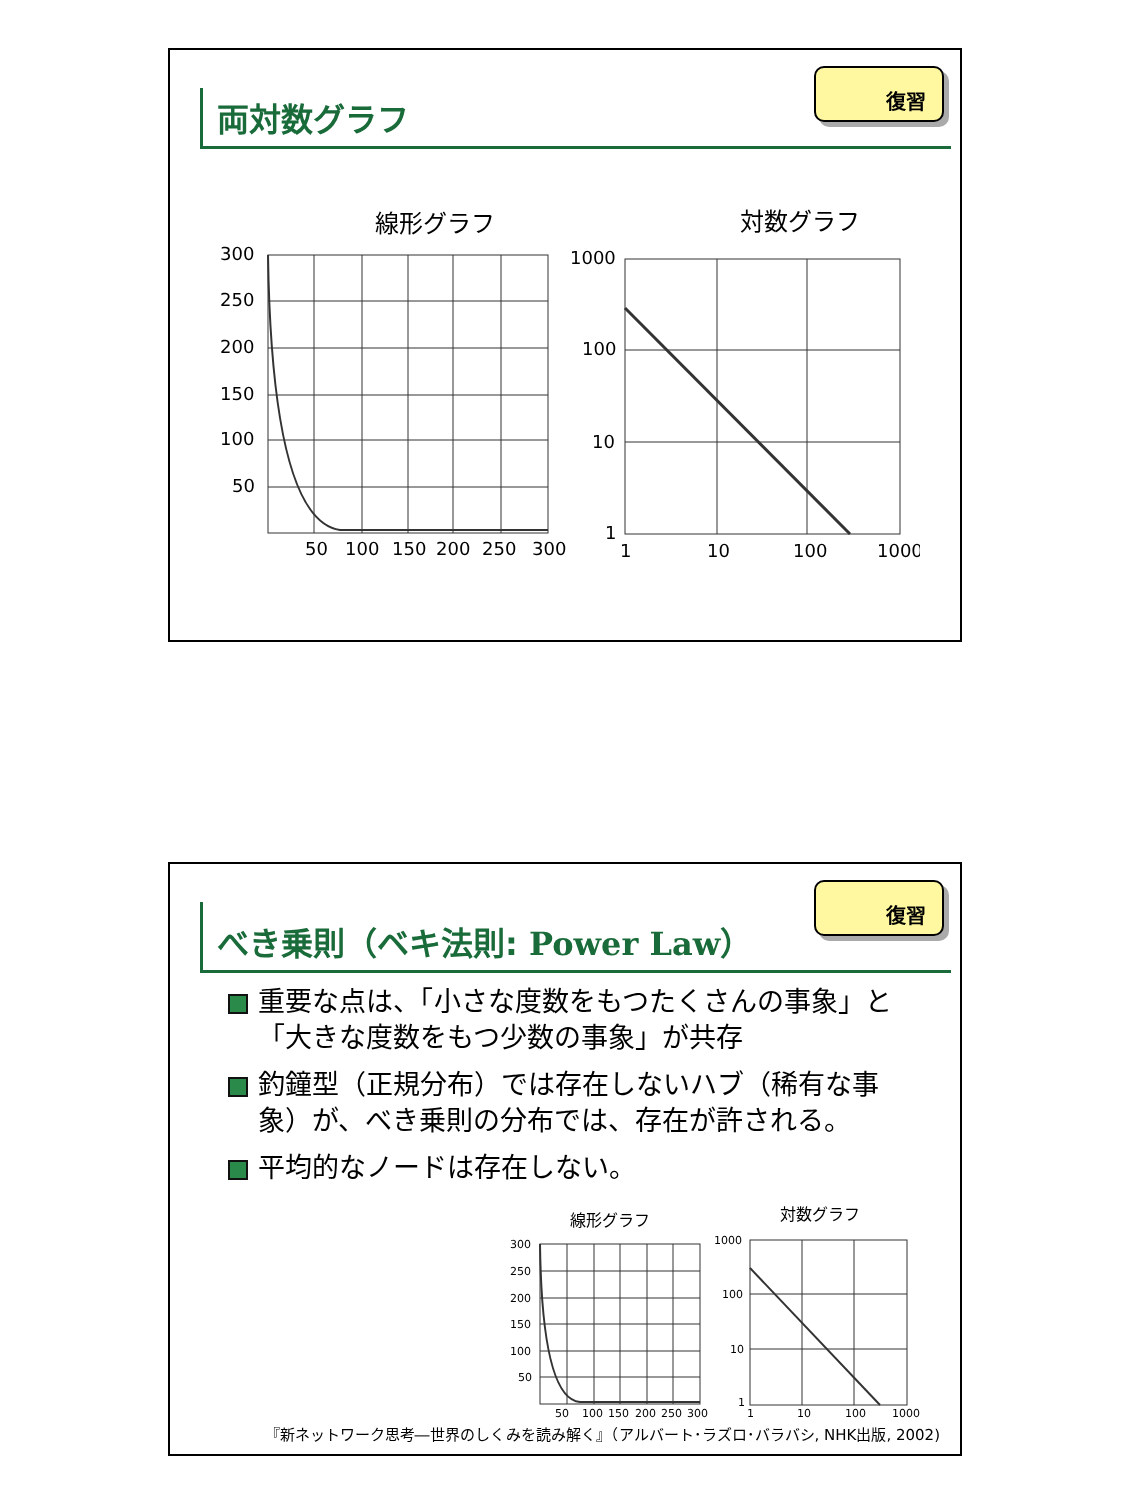復習
両対数グラフ
線形グラフ
対数グラフ
300
250
200
150
100
50
50
100
150
200
250
300
1000
100
10
1
1
10
100
1000
復習
べき乗則（ベキ法則: Power Law）
重要な点は、「小さな度数をもつたくさんの事象」と「大きな度数をもつ少数の事象」が共存
釣鐘型（正規分布）では存在しないハブ（稀有な事象）が、べき乗則の分布では、存在が許される。
平均的なノードは存在しない。
線形グラフ
対数グラフ
300
250
200
150
100
50
50
100
150
200
250
300
1000
100
10
1
1
10
100
1000
『新ネットワーク思考―世界のしくみを読み解く』（アルバート･ラズロ･バラバシ, NHK出版, 2002)